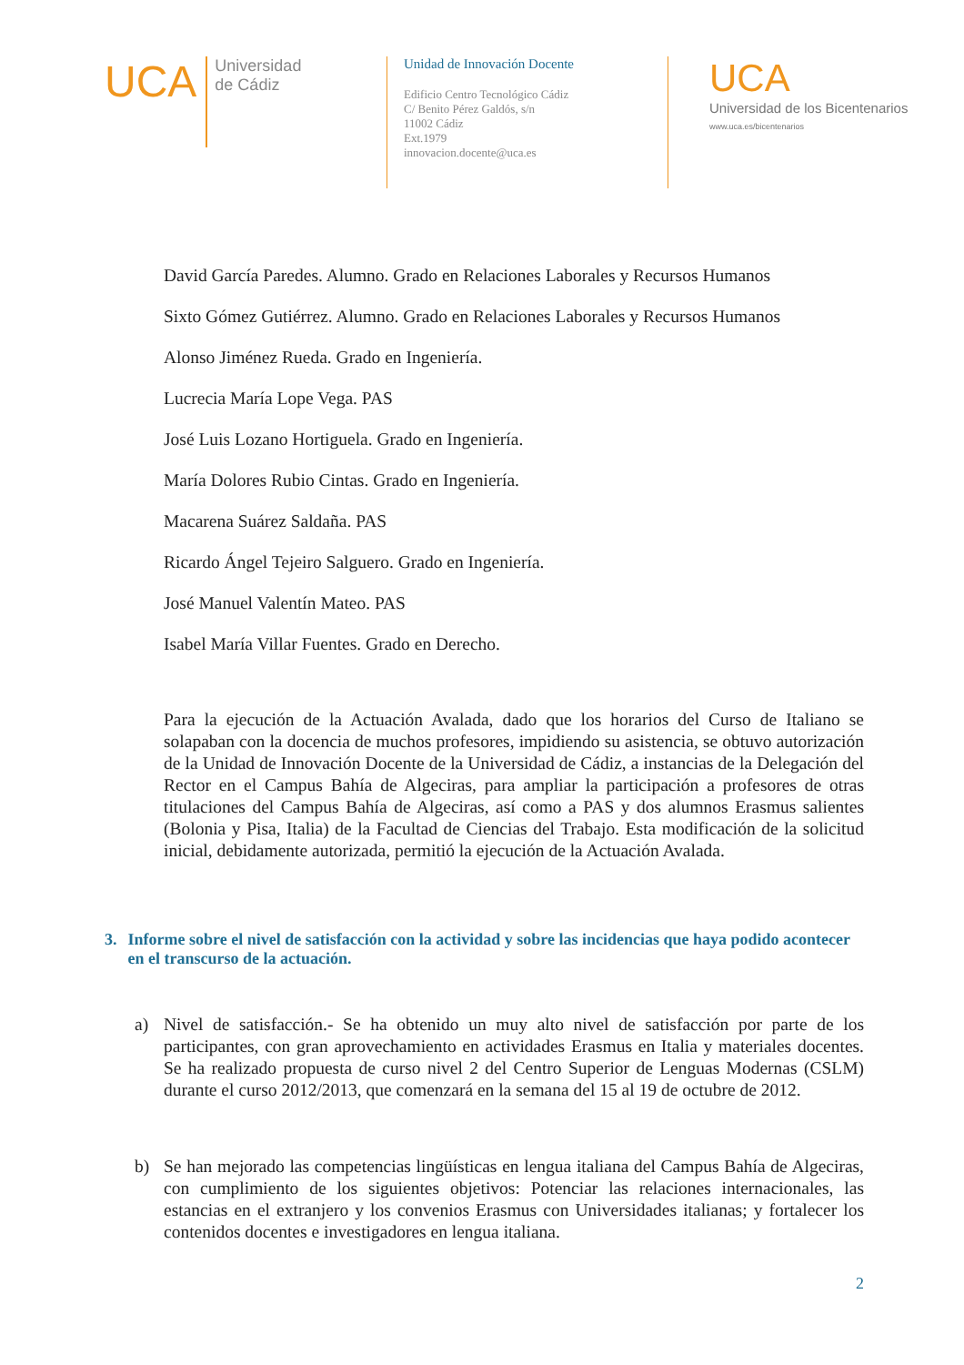UCA
Universidad
de Cádiz
Unidad de Innovación Docente
Edificio Centro Tecnológico Cádiz
C/ Benito Pérez Galdós, s/n
11002 Cádiz
Ext.1979
innovacion.docente@uca.es
UCA
Universidad de los Bicentenarios
www.uca.es/bicentenarios
David García Paredes. Alumno. Grado en Relaciones Laborales y Recursos Humanos
Sixto Gómez Gutiérrez. Alumno. Grado en Relaciones Laborales y Recursos Humanos
Alonso Jiménez Rueda. Grado en Ingeniería.
Lucrecia María Lope Vega. PAS
José Luis Lozano Hortiguela. Grado en Ingeniería.
María Dolores Rubio Cintas. Grado en Ingeniería.
Macarena Suárez Saldaña. PAS
Ricardo Ángel Tejeiro Salguero. Grado en Ingeniería.
José Manuel Valentín Mateo. PAS
Isabel María Villar Fuentes. Grado en Derecho.
Para la ejecución de la Actuación Avalada, dado que los horarios del Curso de Italiano se solapaban con la docencia de muchos profesores, impidiendo su asistencia, se obtuvo autorización de la Unidad de Innovación Docente de la Universidad de Cádiz, a instancias de la Delegación del Rector en el Campus Bahía de Algeciras, para ampliar la participación a profesores de otras titulaciones del Campus Bahía de Algeciras, así como a PAS y dos alumnos Erasmus salientes (Bolonia y Pisa, Italia) de la Facultad de Ciencias del Trabajo. Esta modificación de la solicitud inicial, debidamente autorizada, permitió la ejecución de la Actuación Avalada.
3. Informe sobre el nivel de satisfacción con la actividad y sobre las incidencias que haya podido acontecer en el transcurso de la actuación.
a) Nivel de satisfacción.- Se ha obtenido un muy alto nivel de satisfacción por parte de los participantes, con gran aprovechamiento en actividades Erasmus en Italia y materiales docentes. Se ha realizado propuesta de curso nivel 2 del Centro Superior de Lenguas Modernas (CSLM) durante el curso 2012/2013, que comenzará en la semana del 15 al 19 de octubre de 2012.
b) Se han mejorado las competencias lingüísticas en lengua italiana del Campus Bahía de Algeciras, con cumplimiento de los siguientes objetivos: Potenciar las relaciones internacionales, las estancias en el extranjero y los convenios Erasmus con Universidades italianas; y fortalecer los contenidos docentes e investigadores en lengua italiana.
2